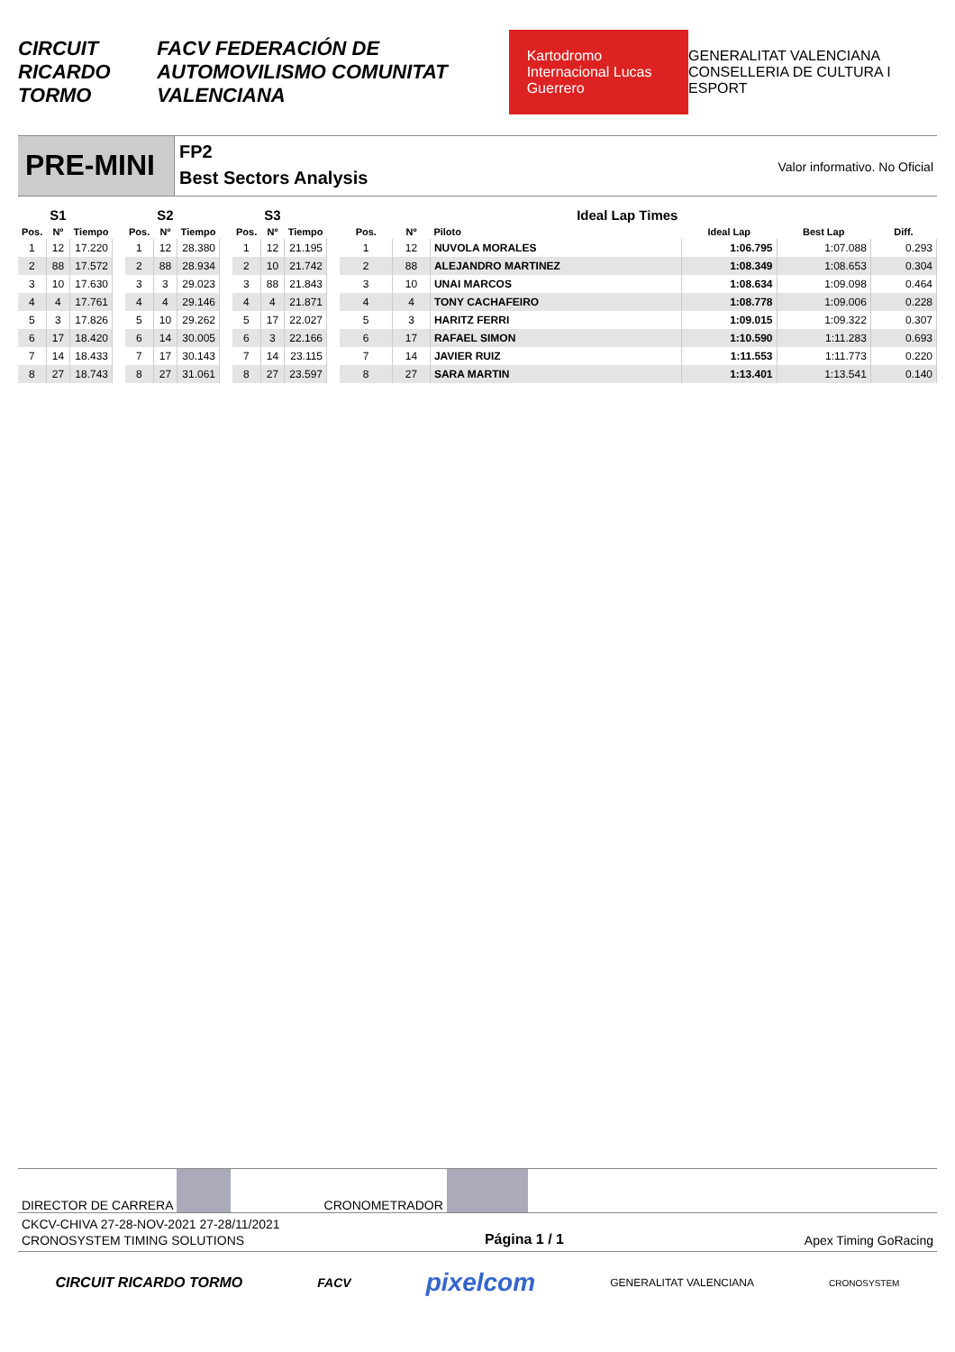CIRCUIT RICARDO TORMO FACV FEDERACIÓN DE AUTOMOVILISMO COMUNITAT VALENCIANA Kartodromo Internacional Lucas Guerrero GENERALITAT VALENCIANA CONSELLERIA DE CULTURA I ESPORT
PRE-MINI
FP2
Best Sectors Analysis
Valor informativo. No Oficial
| | S1 | |
| --- | --- | --- |
| Pos. | Nº | Tiempo |
| 1 | 12 | 17.220 |
| 2 | 88 | 17.572 |
| 3 | 10 | 17.630 |
| 4 | 4 | 17.761 |
| 5 | 3 | 17.826 |
| 6 | 17 | 18.420 |
| 7 | 14 | 18.433 |
| 8 | 27 | 18.743 |
| | S2 | |
| --- | --- | --- |
| Pos. | Nº | Tiempo |
| 1 | 12 | 28.380 |
| 2 | 88 | 28.934 |
| 3 | 3 | 29.023 |
| 4 | 4 | 29.146 |
| 5 | 10 | 29.262 |
| 6 | 14 | 30.005 |
| 7 | 17 | 30.143 |
| 8 | 27 | 31.061 |
| | S3 | |
| --- | --- | --- |
| Pos. | Nº | Tiempo |
| 1 | 12 | 21.195 |
| 2 | 10 | 21.742 |
| 3 | 88 | 21.843 |
| 4 | 4 | 21.871 |
| 5 | 17 | 22.027 |
| 6 | 3 | 22.166 |
| 7 | 14 | 23.115 |
| 8 | 27 | 23.597 |
| Ideal Lap Times | | | | | | |
| --- | --- | --- | --- | --- | --- | --- |
| Pos. | Nº | Piloto | | Ideal Lap | Best Lap | Diff. |
| 1 | 12 | NUVOLA MORALES | | 1:06.795 | 1:07.088 | 0.293 |
| 2 | 88 | ALEJANDRO MARTINEZ | | 1:08.349 | 1:08.653 | 0.304 |
| 3 | 10 | UNAI MARCOS | | 1:08.634 | 1:09.098 | 0.464 |
| 4 | 4 | TONY CACHAFEIRO | | 1:08.778 | 1:09.006 | 0.228 |
| 5 | 3 | HARITZ FERRI | | 1:09.015 | 1:09.322 | 0.307 |
| 6 | 17 | RAFAEL SIMON | | 1:10.590 | 1:11.283 | 0.693 |
| 7 | 14 | JAVIER RUIZ | | 1:11.553 | 1:11.773 | 0.220 |
| 8 | 27 | SARA MARTIN | | 1:13.401 | 1:13.541 | 0.140 |
DIRECTOR DE CARRERA CRONOMETRADOR
CKCV-CHIVA 27-28-NOV-2021 27-28/11/2021
CRONOSYSTEM TIMING SOLUTIONS Página 1 / 1 Apex Timing GoRacing
CIRCUIT RICARDO TORMO FACV pixelcom GENERALITAT VALENCIANA CRONOSYSTEM